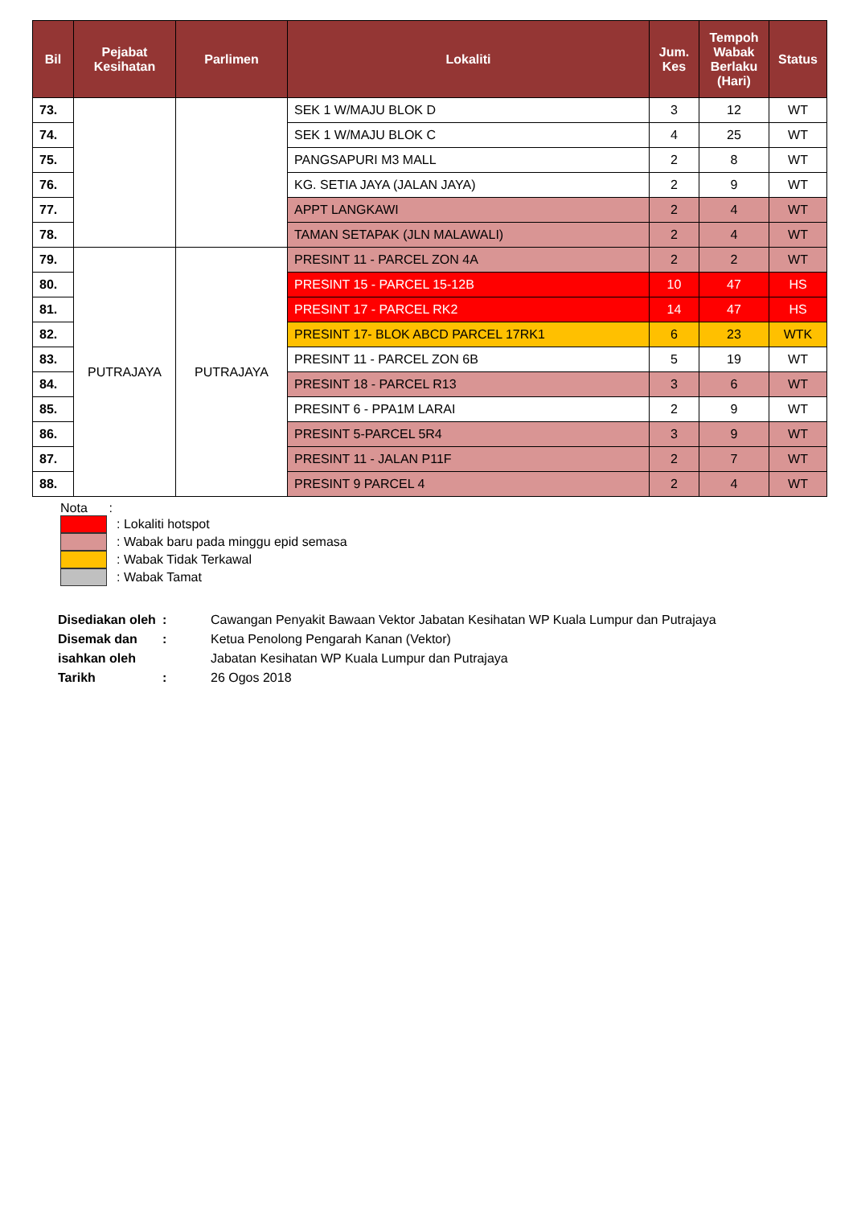| Bil | Pejabat Kesihatan | Parlimen | Lokaliti | Jum. Kes | Tempoh Wabak Berlaku (Hari) | Status |
| --- | --- | --- | --- | --- | --- | --- |
| 73. | | | SEK 1 W/MAJU BLOK D | 3 | 12 | WT |
| 74. | | | SEK 1 W/MAJU BLOK C | 4 | 25 | WT |
| 75. | | | PANGSAPURI M3 MALL | 2 | 8 | WT |
| 76. | | | KG. SETIA JAYA (JALAN JAYA) | 2 | 9 | WT |
| 77. | | | APPT LANGKAWI | 2 | 4 | WT |
| 78. | | | TAMAN SETAPAK (JLN MALAWALI) | 2 | 4 | WT |
| 79. | PUTRAJAYA | PUTRAJAYA | PRESINT 11 - PARCEL ZON 4A | 2 | 2 | WT |
| 80. | | | PRESINT 15 - PARCEL 15-12B | 10 | 47 | HS |
| 81. | | | PRESINT 17 - PARCEL RK2 | 14 | 47 | HS |
| 82. | | | PRESINT 17- BLOK ABCD PARCEL 17RK1 | 6 | 23 | WTK |
| 83. | | | PRESINT 11 - PARCEL ZON 6B | 5 | 19 | WT |
| 84. | | | PRESINT 18 - PARCEL R13 | 3 | 6 | WT |
| 85. | | | PRESINT 6 - PPA1M LARAI | 2 | 9 | WT |
| 86. | | | PRESINT 5-PARCEL 5R4 | 3 | 9 | WT |
| 87. | | | PRESINT 11 - JALAN P11F | 2 | 7 | WT |
| 88. | | | PRESINT 9 PARCEL 4 | 2 | 4 | WT |
Nota :
: Lokaliti hotspot
: Wabak baru pada minggu epid semasa
: Wabak Tidak Terkawal
: Wabak Tamat
| Disediakan oleh | : | Cawangan Penyakit Bawaan Vektor Jabatan Kesihatan WP Kuala Lumpur dan Putrajaya |
| Disemak dan | : | Ketua Penolong Pengarah Kanan (Vektor) |
| isahkan oleh | | Jabatan Kesihatan WP Kuala Lumpur dan Putrajaya |
| Tarikh | : | 26 Ogos 2018 |